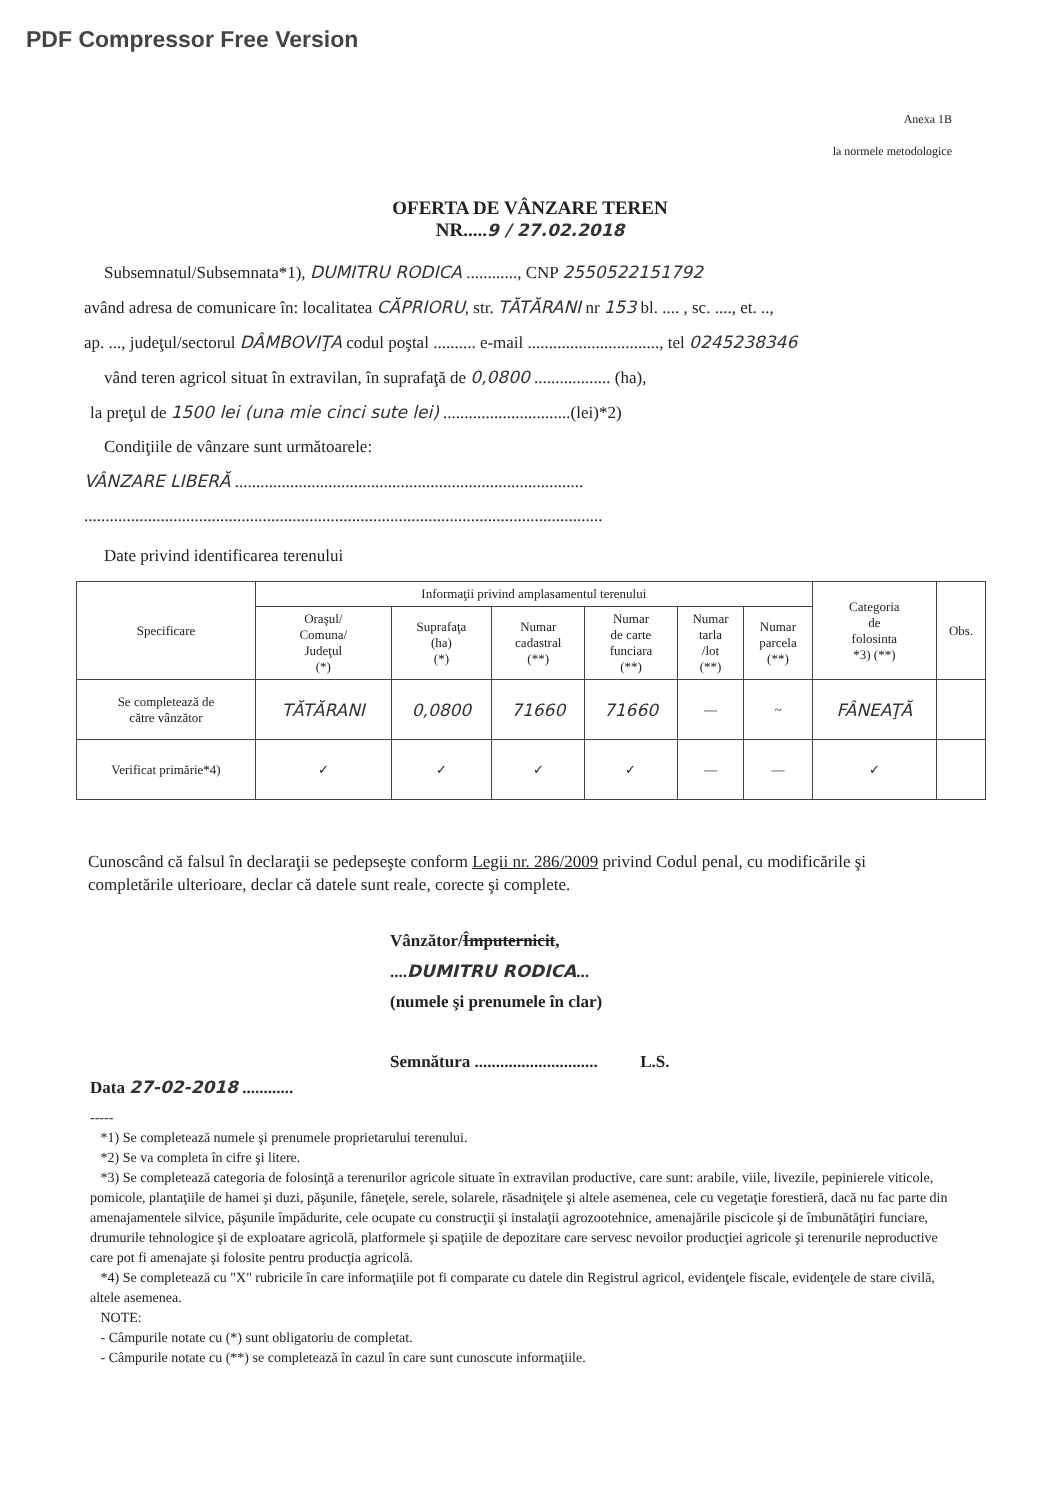PDF Compressor Free Version
Anexa 1B
la normele metodologice
OFERTA DE VÂNZARE TEREN
NR.....9 / 27.02.2018
Subsemnatul/Subsemnata*1), DUMITRU RODICA ............, CNP 2550522151792
având adresa de comunicare în: localitatea CĂPRIORU, str. TĂTĂRANI nr 153 bl. .... , sc. ...., et. ..,
ap. ..., judeţul/sectorul DÂMBOVIŢA codul poştal .......... e-mail ..............................., tel 0245238346
vând teren agricol situat în extravilan, în suprafaţă de 0,0800 .................. (ha),
la preţul de 1500 lei (una mie cinci sute lei) ..............................(lei)*2)
Condiţiile de vânzare sunt următoarele:
VÂNZARE LIBERĂ ..................................................................................
..........................................................................................................................
Date privind identificarea terenului
| Specificare | Informaţii privind amplasamentul terenului | | | | | | Categoria de folosinta *3) (**) | Obs. |
| --- | --- | --- | --- | --- | --- | --- | --- | --- |
| | Oraşul/ Comuna/ Judeţul (*) | Suprafaţa (ha) (*) | Numar cadastral (**) | Numar de carte funciara (**) | Numar tarla /lot (**) | Numar parcela (**) | | |
| Se completează de către vânzător | TĂTĂRANI | 0,0800 | 71660 | 71660 | — | ~ | FÂNEAŢĂ | |
| Verificat primărie*4) | ✓ | ✓ | ✓ | ✓ | — | — | ✓ | |
Cunoscând că falsul în declaraţii se pedepseşte conform Legii nr. 286/2009 privind Codul penal, cu modificările şi completările ulterioare, declar că datele sunt reale, corecte şi complete.
Vânzător/Împuternicit,
....DUMITRU RODICA...
(numele şi prenumele în clar)
Semnătura ............................. L.S.
Data 27-02-2018 ............
-----
*1) Se completează numele şi prenumele proprietarului terenului.
*2) Se va completa în cifre şi litere.
*3) Se completează categoria de folosinţă a terenurilor agricole situate în extravilan productive, care sunt: arabile, viile, livezile, pepinierele viticole, pomicole, plantaţiile de hamei şi duzi, păşunile, fâneţele, serele, solarele, răsadniţele şi altele asemenea, cele cu vegetaţie forestieră, dacă nu fac parte din amenajamentele silvice, păşunile împădurite, cele ocupate cu construcţii şi instalaţii agrozootehnice, amenajările piscicole şi de îmbunătăţiri funciare, drumurile tehnologice şi de exploatare agricolă, platformele şi spaţiile de depozitare care servesc nevoilor producţiei agricole şi terenurile neproductive care pot fi amenajate şi folosite pentru producţia agricolă.
*4) Se completează cu "X" rubricile în care informaţiile pot fi comparate cu datele din Registrul agricol, evidenţele fiscale, evidenţele de stare civilă, altele asemenea.
NOTE:
- Câmpurile notate cu (*) sunt obligatoriu de completat.
- Câmpurile notate cu (**) se completează în cazul în care sunt cunoscute informaţiile.